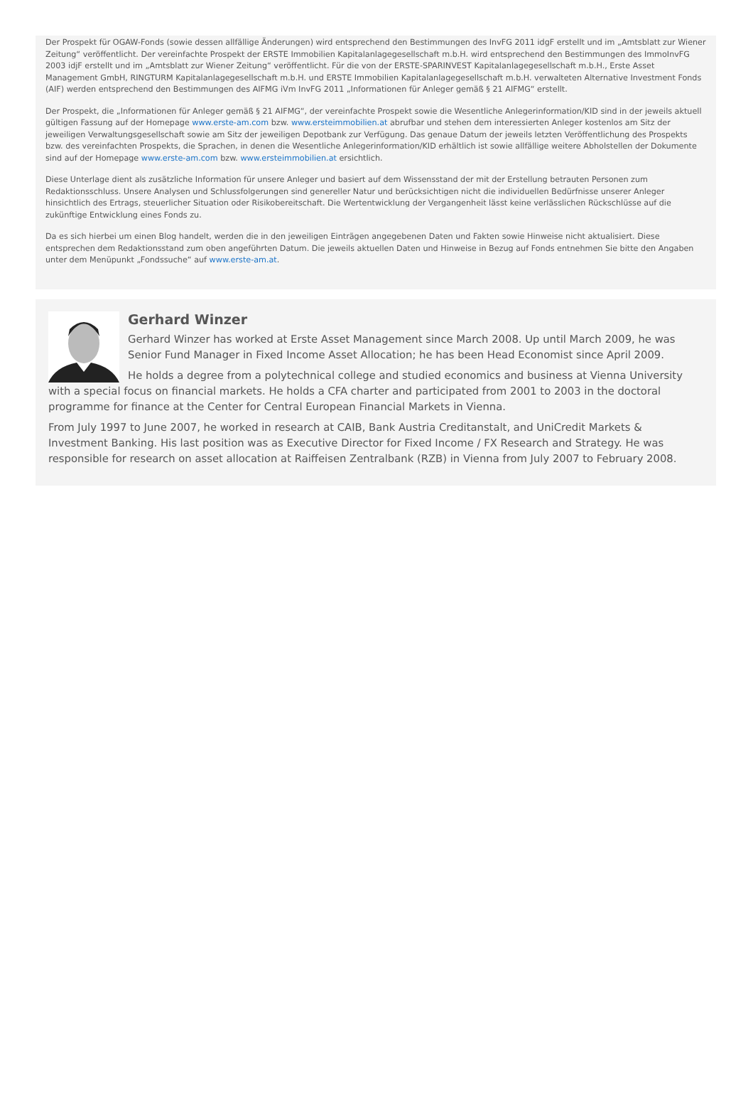Der Prospekt für OGAW-Fonds (sowie dessen allfällige Änderungen) wird entsprechend den Bestimmungen des InvFG 2011 idgF erstellt und im „Amtsblatt zur Wiener Zeitung“ veröffentlicht. Der vereinfachte Prospekt der ERSTE Immobilien Kapitalanlagegesellschaft m.b.H. wird entsprechend den Bestimmungen des ImmoInvFG 2003 idjF erstellt und im „Amtsblatt zur Wiener Zeitung“ veröffentlicht. Für die von der ERSTE-SPARINVEST Kapitalanlagegesellschaft m.b.H., Erste Asset Management GmbH, RINGTURM Kapitalanlagegesellschaft m.b.H. und ERSTE Immobilien Kapitalanlagegesellschaft m.b.H. verwalteten Alternative Investment Fonds (AIF) werden entsprechend den Bestimmungen des AIFMG iVm InvFG 2011 „Informationen für Anleger gemäß § 21 AIFMG“ erstellt.
Der Prospekt, die „Informationen für Anleger gemäß § 21 AIFMG“, der vereinfachte Prospekt sowie die Wesentliche Anlegerinformation/KID sind in der jeweils aktuell gültigen Fassung auf der Homepage www.erste-am.com bzw. www.ersteimmobilien.at abrufbar und stehen dem interessierten Anleger kostenlos am Sitz der jeweiligen Verwaltungsgesellschaft sowie am Sitz der jeweiligen Depotbank zur Verfügung. Das genaue Datum der jeweils letzten Veröffentlichung des Prospekts bzw. des vereinfachten Prospekts, die Sprachen, in denen die Wesentliche Anlegerinformation/KID erhältlich ist sowie allfällige weitere Abholstellen der Dokumente sind auf der Homepage www.erste-am.com bzw. www.ersteimmobilien.at ersichtlich.
Diese Unterlage dient als zusätzliche Information für unsere Anleger und basiert auf dem Wissensstand der mit der Erstellung betrauten Personen zum Redaktionsschluss. Unsere Analysen und Schlussfolgerungen sind genereller Natur und berücksichtigen nicht die individuellen Bedürfnisse unserer Anleger hinsichtlich des Ertrags, steuerlicher Situation oder Risikobereitschaft. Die Wertentwicklung der Vergangenheit lässt keine verlässlichen Rückschlüsse auf die zukünftige Entwicklung eines Fonds zu.
Da es sich hierbei um einen Blog handelt, werden die in den jeweiligen Einträgen angegebenen Daten und Fakten sowie Hinweise nicht aktualisiert. Diese entsprechen dem Redaktionsstand zum oben angeführten Datum. Die jeweils aktuellen Daten und Hinweise in Bezug auf Fonds entnehmen Sie bitte den Angaben unter dem Menüpunkt „Fondssuche“ auf www.erste-am.at.
Gerhard Winzer
Gerhard Winzer has worked at Erste Asset Management since March 2008. Up until March 2009, he was Senior Fund Manager in Fixed Income Asset Allocation; he has been Head Economist since April 2009.
He holds a degree from a polytechnical college and studied economics and business at Vienna University with a special focus on financial markets. He holds a CFA charter and participated from 2001 to 2003 in the doctoral programme for finance at the Center for Central European Financial Markets in Vienna.
From July 1997 to June 2007, he worked in research at CAIB, Bank Austria Creditanstalt, and UniCredit Markets & Investment Banking. His last position was as Executive Director for Fixed Income / FX Research and Strategy. He was responsible for research on asset allocation at Raiffeisen Zentralbank (RZB) in Vienna from July 2007 to February 2008.